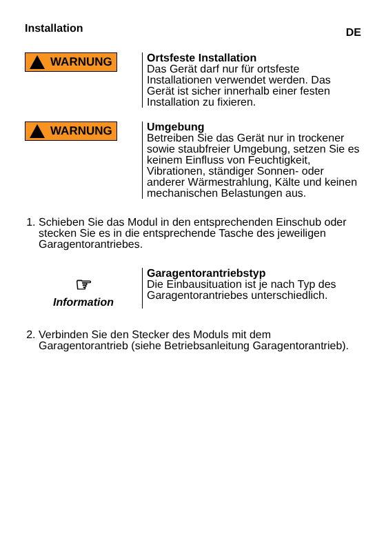Installation DE
WARNUNG
Ortsfeste Installation
Das Gerät darf nur für ortsfeste Installationen verwendet werden. Das Gerät ist sicher innerhalb einer festen Installation zu fixieren.
WARNUNG
Umgebung
Betreiben Sie das Gerät nur in trockener sowie staubfreier Umgebung, setzen Sie es keinem Einfluss von Feuchtigkeit, Vibrationen, ständiger Sonnen- oder anderer Wärmestrahlung, Kälte und keinen mechanischen Belastungen aus.
1. Schieben Sie das Modul in den entsprechenden Einschub oder stecken Sie es in die entsprechende Tasche des jeweiligen Garagentorantriebes.
☞
Information
Garagentorantriebstyp
Die Einbausituation ist je nach Typ des Garagentorantriebes unterschiedlich.
2. Verbinden Sie den Stecker des Moduls mit dem Garagentorantrieb (siehe Betriebsanleitung Garagentorantrieb).